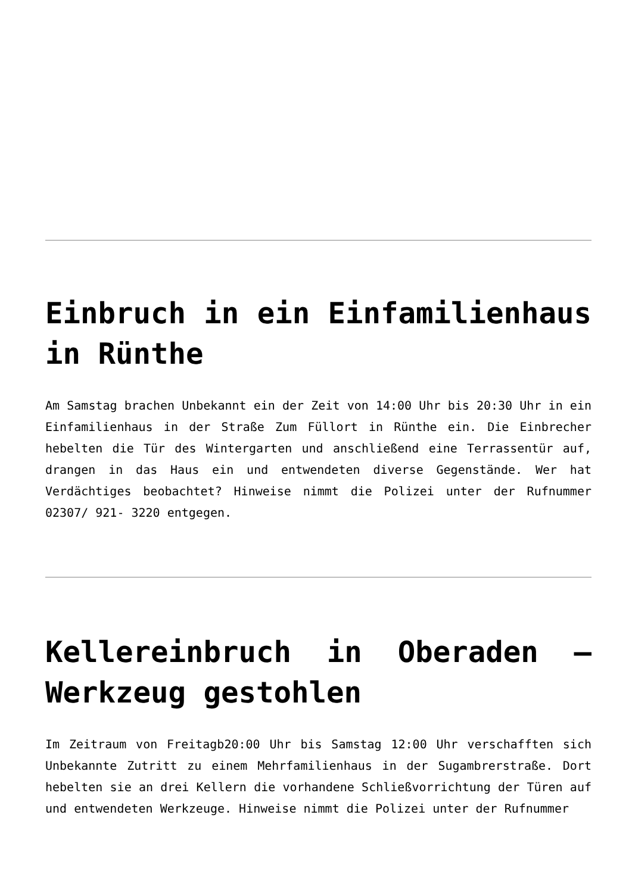Einbruch in ein Einfamilienhaus in Rünthe
Am Samstag brachen Unbekannt ein der Zeit von 14:00 Uhr bis 20:30 Uhr in ein Einfamilienhaus in der Straße Zum Füllort in Rünthe ein. Die Einbrecher hebelten die Tür des Wintergarten und anschließend eine Terrassentür auf, drangen in das Haus ein und entwendeten diverse Gegenstände. Wer hat Verdächtiges beobachtet? Hinweise nimmt die Polizei unter der Rufnummer 02307/ 921- 3220 entgegen.
Kellereinbruch in Oberaden – Werkzeug gestohlen
Im Zeitraum von Freitagb20:00 Uhr bis Samstag 12:00 Uhr verschafften sich Unbekannte Zutritt zu einem Mehrfamilienhaus in der Sugambrerstraße. Dort hebelten sie an drei Kellern die vorhandene Schließvorrichtung der Türen auf und entwendeten Werkzeuge. Hinweise nimmt die Polizei unter der Rufnummer